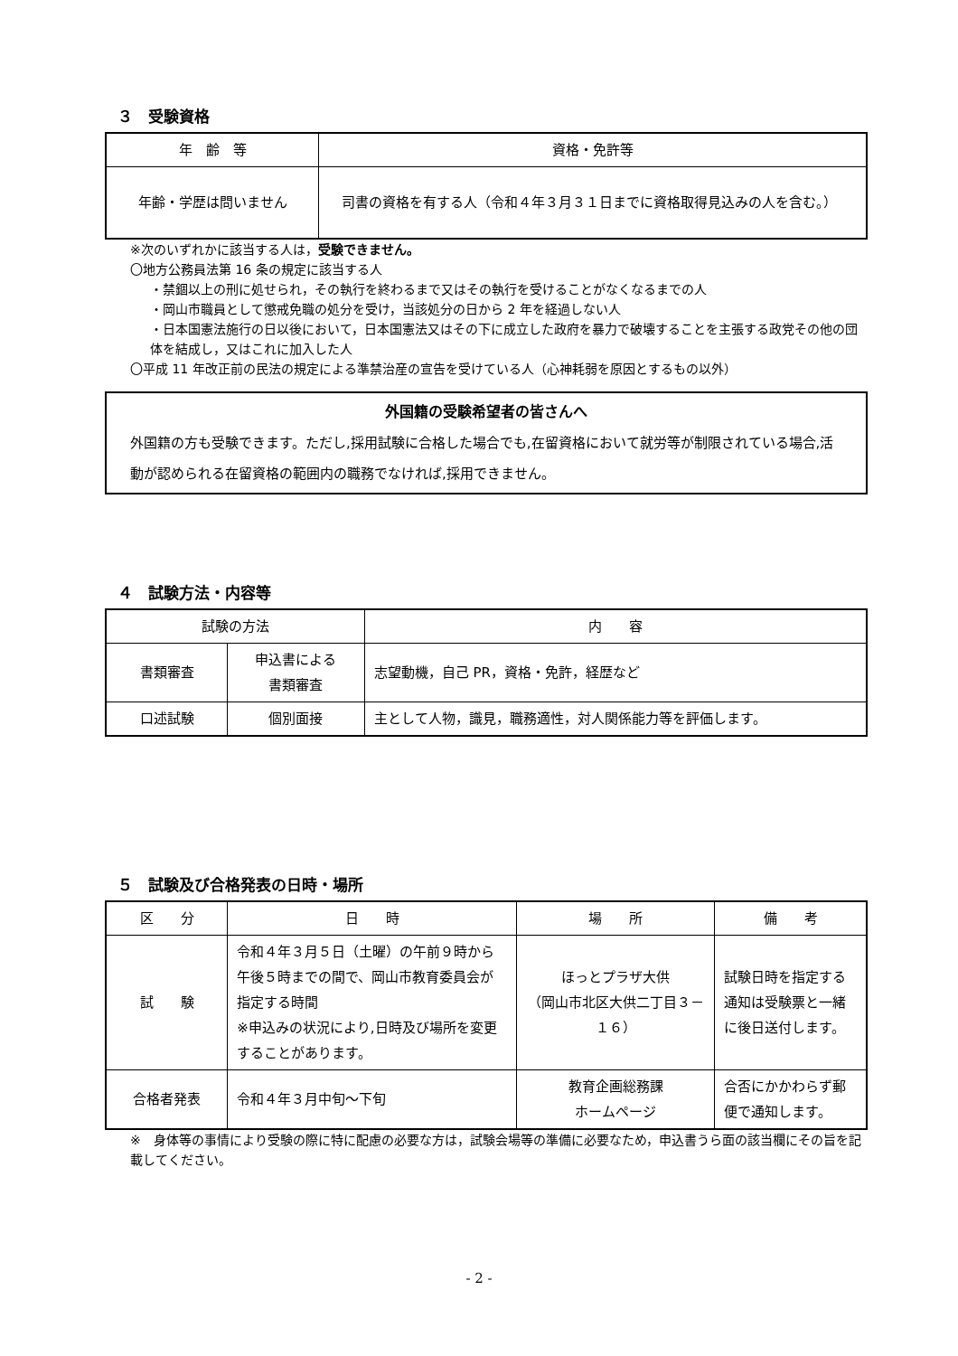３　受験資格
| 年 齢 等 | 資格・免許等 |
| --- | --- |
| 年齢・学歴は問いません | 司書の資格を有する人（令和４年３月３１日までに資格取得見込みの人を含む。） |
※次のいずれかに該当する人は，受験できません。
〇地方公務員法第 16 条の規定に該当する人
・禁錮以上の刑に処せられ，その執行を終わるまで又はその執行を受けることがなくなるまでの人
・岡山市職員として懲戒免職の処分を受け，当該処分の日から 2 年を経過しない人
・日本国憲法施行の日以後において，日本国憲法又はその下に成立した政府を暴力で破壊することを主張する政党その他の団体を結成し，又はこれに加入した人
〇平成 11 年改正前の民法の規定による準禁治産の宣告を受けている人（心神耗弱を原因とするもの以外）
外国籍の受験希望者の皆さんへ
外国籍の方も受験できます。ただし,採用試験に合格した場合でも,在留資格において就労等が制限されている場合,活動が認められる在留資格の範囲内の職務でなければ,採用できません。
４　試験方法・内容等
| 試験の方法 | | 内 容 |
| --- | --- | --- |
| 書類審査 | 申込書による 書類審査 | 志望動機，自己 PR，資格・免許，経歴など |
| 口述試験 | 個別面接 | 主として人物，識見，職務適性，対人関係能力等を評価します。 |
５　試験及び合格発表の日時・場所
| 区 分 | 日 時 | 場 所 | 備 考 |
| --- | --- | --- | --- |
| 試 験 | 令和４年３月５日（土曜）の午前９時から午後５時までの間で、岡山市教育委員会が指定する時間 ※申込みの状況により,日時及び場所を変更することがあります。 | ほっとプラザ大供 （岡山市北区大供二丁目３－１６） | 試験日時を指定する通知は受験票と一緒に後日送付します。 |
| 合格者発表 | 令和４年３月中旬～下旬 | 教育企画総務課 ホームページ | 合否にかかわらず郵便で通知します。 |
※　身体等の事情により受験の際に特に配慮の必要な方は，試験会場等の準備に必要なため，申込書うら面の該当欄にその旨を記載してください。
- 2 -